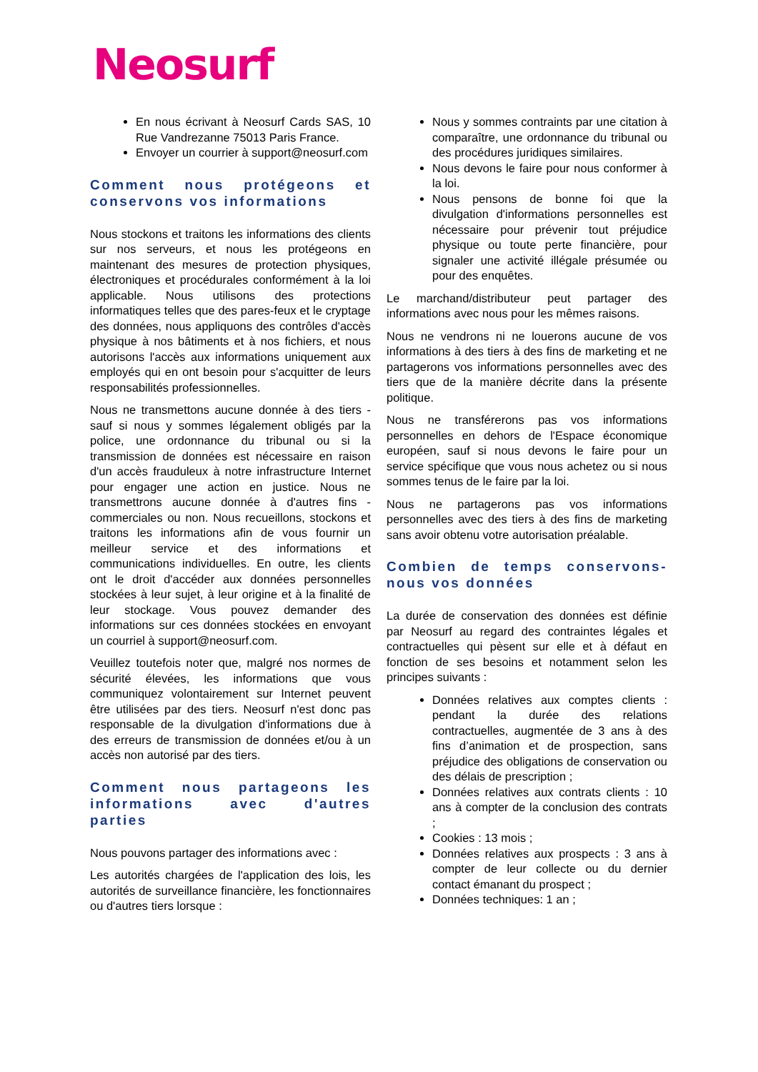Neosurf
En nous écrivant à Neosurf Cards SAS, 10 Rue Vandrezanne 75013 Paris France.
Envoyer un courrier à support@neosurf.com
Comment nous protégeons et conservons vos informations
Nous stockons et traitons les informations des clients sur nos serveurs, et nous les protégeons en maintenant des mesures de protection physiques, électroniques et procédurales conformément à la loi applicable. Nous utilisons des protections informatiques telles que des pares-feux et le cryptage des données, nous appliquons des contrôles d'accès physique à nos bâtiments et à nos fichiers, et nous autorisons l'accès aux informations uniquement aux employés qui en ont besoin pour s'acquitter de leurs responsabilités professionnelles.
Nous ne transmettons aucune donnée à des tiers - sauf si nous y sommes légalement obligés par la police, une ordonnance du tribunal ou si la transmission de données est nécessaire en raison d'un accès frauduleux à notre infrastructure Internet pour engager une action en justice. Nous ne transmettrons aucune donnée à d'autres fins - commerciales ou non. Nous recueillons, stockons et traitons les informations afin de vous fournir un meilleur service et des informations et communications individuelles. En outre, les clients ont le droit d'accéder aux données personnelles stockées à leur sujet, à leur origine et à la finalité de leur stockage. Vous pouvez demander des informations sur ces données stockées en envoyant un courriel à support@neosurf.com.
Veuillez toutefois noter que, malgré nos normes de sécurité élevées, les informations que vous communiquez volontairement sur Internet peuvent être utilisées par des tiers. Neosurf n'est donc pas responsable de la divulgation d'informations due à des erreurs de transmission de données et/ou à un accès non autorisé par des tiers.
Comment nous partageons les informations avec d'autres parties
Nous pouvons partager des informations avec :
Les autorités chargées de l'application des lois, les autorités de surveillance financière, les fonctionnaires ou d'autres tiers lorsque :
Nous y sommes contraints par une citation à comparaître, une ordonnance du tribunal ou des procédures juridiques similaires.
Nous devons le faire pour nous conformer à la loi.
Nous pensons de bonne foi que la divulgation d'informations personnelles est nécessaire pour prévenir tout préjudice physique ou toute perte financière, pour signaler une activité illégale présumée ou pour des enquêtes.
Le marchand/distributeur peut partager des informations avec nous pour les mêmes raisons.
Nous ne vendrons ni ne louerons aucune de vos informations à des tiers à des fins de marketing et ne partagerons vos informations personnelles avec des tiers que de la manière décrite dans la présente politique.
Nous ne transférerons pas vos informations personnelles en dehors de l'Espace économique européen, sauf si nous devons le faire pour un service spécifique que vous nous achetez ou si nous sommes tenus de le faire par la loi.
Nous ne partagerons pas vos informations personnelles avec des tiers à des fins de marketing sans avoir obtenu votre autorisation préalable.
Combien de temps conservons-nous vos données
La durée de conservation des données est définie par Neosurf au regard des contraintes légales et contractuelles qui pèsent sur elle et à défaut en fonction de ses besoins et notamment selon les principes suivants :
Données relatives aux comptes clients : pendant la durée des relations contractuelles, augmentée de 3 ans à des fins d’animation et de prospection, sans préjudice des obligations de conservation ou des délais de prescription ;
Données relatives aux contrats clients : 10 ans à compter de la conclusion des contrats ;
Cookies : 13 mois ;
Données relatives aux prospects : 3 ans à compter de leur collecte ou du dernier contact émanant du prospect ;
Données techniques: 1 an ;